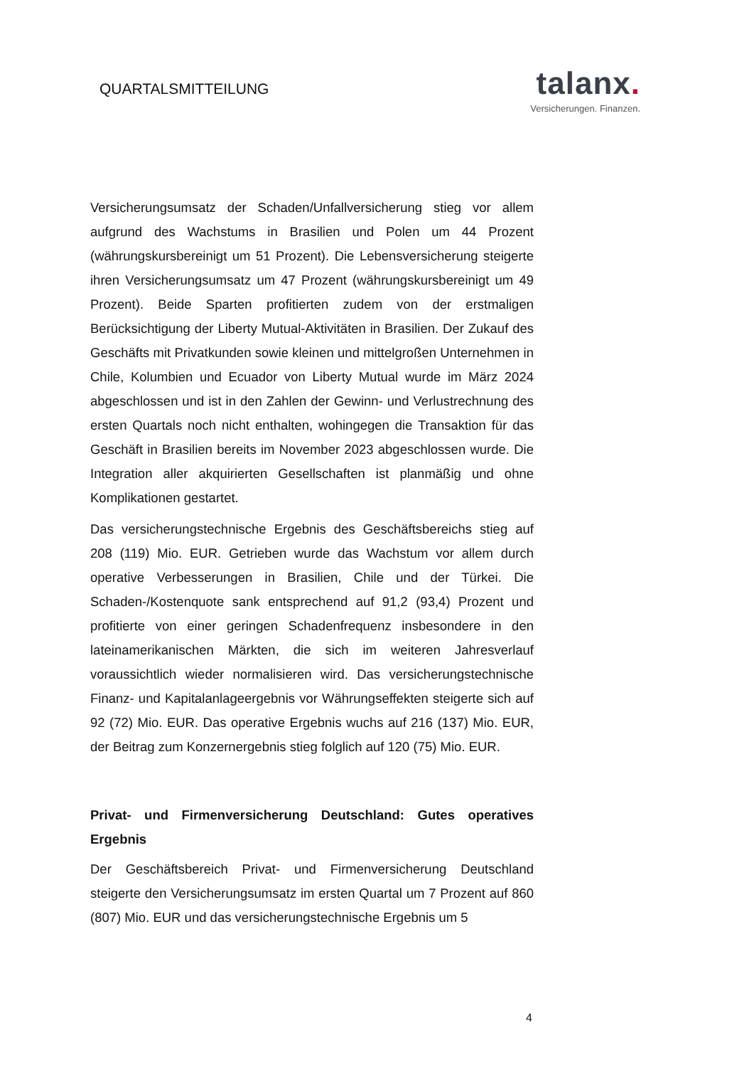QUARTALSMITTEILUNG
talanx.
Versicherungen. Finanzen.
Versicherungsumsatz der Schaden/Unfallversicherung stieg vor allem aufgrund des Wachstums in Brasilien und Polen um 44 Prozent (währungskursbereinigt um 51 Prozent). Die Lebensversicherung steigerte ihren Versicherungsumsatz um 47 Prozent (währungskursbereinigt um 49 Prozent). Beide Sparten profitierten zudem von der erstmaligen Berücksichtigung der Liberty Mutual-Aktivitäten in Brasilien. Der Zukauf des Geschäfts mit Privatkunden sowie kleinen und mittelgroßen Unternehmen in Chile, Kolumbien und Ecuador von Liberty Mutual wurde im März 2024 abgeschlossen und ist in den Zahlen der Gewinn- und Verlustrechnung des ersten Quartals noch nicht enthalten, wohingegen die Transaktion für das Geschäft in Brasilien bereits im November 2023 abgeschlossen wurde. Die Integration aller akquirierten Gesellschaften ist planmäßig und ohne Komplikationen gestartet.
Das versicherungstechnische Ergebnis des Geschäftsbereichs stieg auf 208 (119) Mio. EUR. Getrieben wurde das Wachstum vor allem durch operative Verbesserungen in Brasilien, Chile und der Türkei. Die Schaden-/Kostenquote sank entsprechend auf 91,2 (93,4) Prozent und profitierte von einer geringen Schadenfrequenz insbesondere in den lateinamerikanischen Märkten, die sich im weiteren Jahresverlauf voraussichtlich wieder normalisieren wird. Das versicherungstechnische Finanz- und Kapitalanlageergebnis vor Währungseffekten steigerte sich auf 92 (72) Mio. EUR. Das operative Ergebnis wuchs auf 216 (137) Mio. EUR, der Beitrag zum Konzernergebnis stieg folglich auf 120 (75) Mio. EUR.
Privat- und Firmenversicherung Deutschland: Gutes operatives Ergebnis
Der Geschäftsbereich Privat- und Firmenversicherung Deutschland steigerte den Versicherungsumsatz im ersten Quartal um 7 Prozent auf 860 (807) Mio. EUR und das versicherungstechnische Ergebnis um 5
4